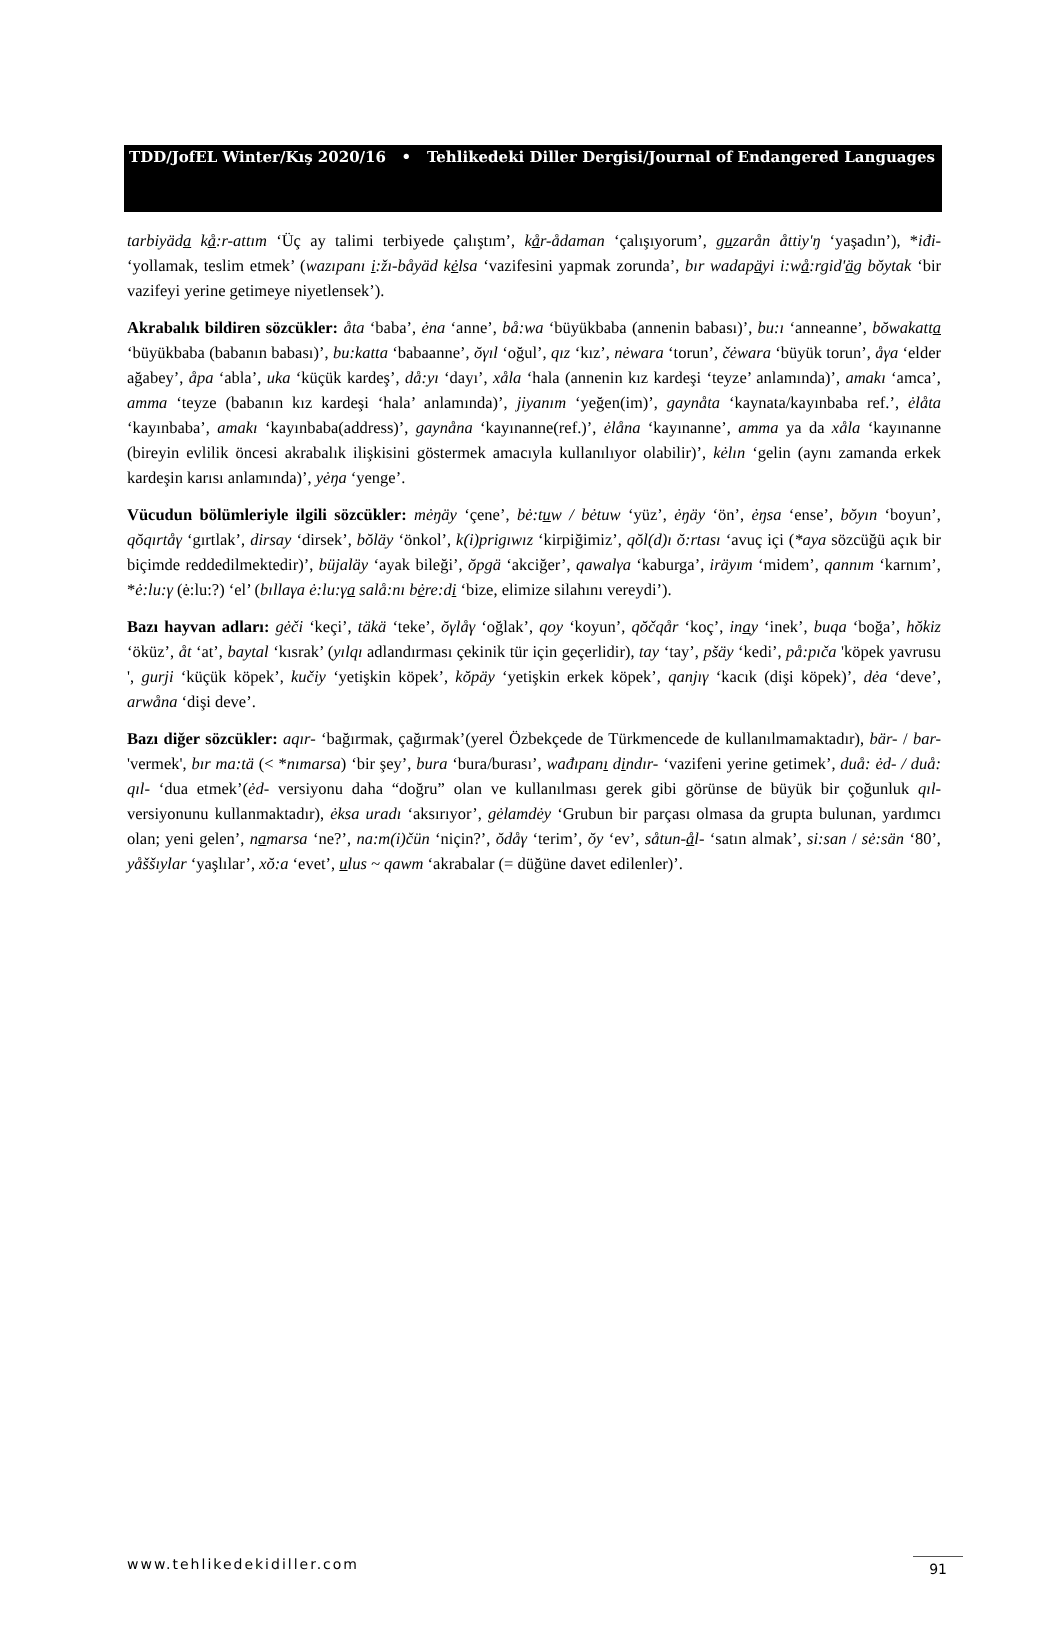TDD/JofEL Winter/Kış 2020/16 • Tehlikedeki Diller Dergisi/Journal of Endangered Languages
tarbiyäda kå:r-attım ‘Üç ay talimi terbiyede çalıştım’, kår-ådaman ‘çalışıyorum’, guzarån åttiy'ŋ ‘yaşadın’), *iđi- ‘yollamak, teslim etmek’ (wazıpanı i:žı-båyäd kėlsa ‘vazifesini yapmak zorunda’, bır wadapäyi i:wå:rgid'äg bŏytak ‘bir vazifeyi yerine getimeye niyetlensek’).
Akrabalık bildiren sözcükler: åta ‘baba’, ėna ‘anne’, bå:wa ‘büyükbaba (annenin babası)’, bu:ı ‘anneanne’, bŏwakatta ‘büyükbaba (babanın babası)’, bu:katta ‘babaanne’, ŏγıl ‘oğul’, qız ‘kız’, nėwara ‘torun’, čėwara ‘büyük torun’, åγa ‘elder ağabey’, åpa ‘abla’, uka ‘küçük kardeş’, då:yı ‘dayı’, xåla ‘hala (annenin kız kardeşi ‘teyze’ anlamında)’, amakı ‘amca’, amma ‘teyze (babanın kız kardeşi ‘hala’ anlamında)’, jiyanım ‘yeğen(im)’, gaynåta ‘kaynata/kayınbaba ref.’, ėlåta ‘kayınbaba’, amakı ‘kayınbaba(address)’, gaynåna ‘kayınanne(ref.)’, ėlåna ‘kayınanne’, amma ya da xåla ‘kayınanne (bireyin evlilik öncesi akrabalık ilişkisini göstermek amacıyla kullanılıyor olabilir)’, kėlın ‘gelin (aynı zamanda erkek kardeşin karısı anlamında)’, yėŋa ‘yenge’.
Vücudun bölümleriyle ilgili sözcükler: mėŋäy ‘çene’, bė:tuw / bėtuw ‘yüz’, ėŋäy ‘ön’, ėŋsa ‘ense’, bŏyın ‘boyun’, qŏqırtåγ ‘gırtlak’, dirsay ‘dirsek’, bŏläy ‘önkol’, k(i)prigıwız ‘kirpiğimiz’, qŏl(d)ı ŏ:rtası ‘avuç içi (*aya sözcüğü açık bir biçimde reddedilmektedir)’, büjaläy ‘ayak bileği’, ŏpgä ‘akciğer’, qawalγa ‘kaburga’, iräyım ‘midem’, qannım ‘karnım’, *ė:lu:γ (ė:lu:?) ‘el’ (bıllaγa ė:lu:γa salå:nı bėre:di ‘bize, elimize silahını vereydi’).
Bazı hayvan adları: gėči ‘keçi’, täkä ‘teke’, ŏγlåγ ‘oğlak’, qoy ‘koyun’, qŏčqår ‘koç’, inay ‘inek’, buqa ‘boğa’, hŏkiz ‘öküz’, åt ‘at’, baytal ‘kısrak’ (yılqı adlandırması çekinik tür için geçerlidir), tay ‘tay’, pšäy ‘kedi’, på:pıča 'köpek yavrusu ', gurji ‘küçük köpek’, kučiy ‘yetişkin köpek’, kŏpäy ‘yetişkin erkek köpek’, qanjıγ ‘kacık (dişi köpek)’, dėa ‘deve’, arwåna ‘dişi deve’.
Bazı diğer sözcükler: aqır- ‘bağırmak, çağırmak’(yerel Özbekçede de Türkmencede de kullanılmamaktadır), bär- / bar- 'vermek', bır ma:tä (< *nımarsa) ‘bir şey’, bura ‘bura/burası’, wađıpanı dindır- ‘vazifeni yerine getimek’, duå: ėd- / duå: qıl- ‘dua etmek’(ėd- versiyonu daha “doğru” olan ve kullanılması gerek gibi görünse de büyük bir çoğunluk qıl- versiyonunu kullanmaktadır), ėksa uradı ‘aksırıyor’, gėlamdėy ‘Grubun bir parçası olmasa da grupta bulunan, yardımcı olan; yeni gelen’, namarsa ‘ne?’, na:m(i)čün ‘niçin?’, ŏdåγ ‘terim’, ŏy ‘ev’, såtun-ål- ‘satın almak’, si:san / sė:sän ‘80’, yåššıylar ‘yaşlılar’, xŏ:a ‘evet’, ulus ~ qawm ‘akrabalar (= düğüne davet edilenler)’.
www.tehlikedekidiller.com 91